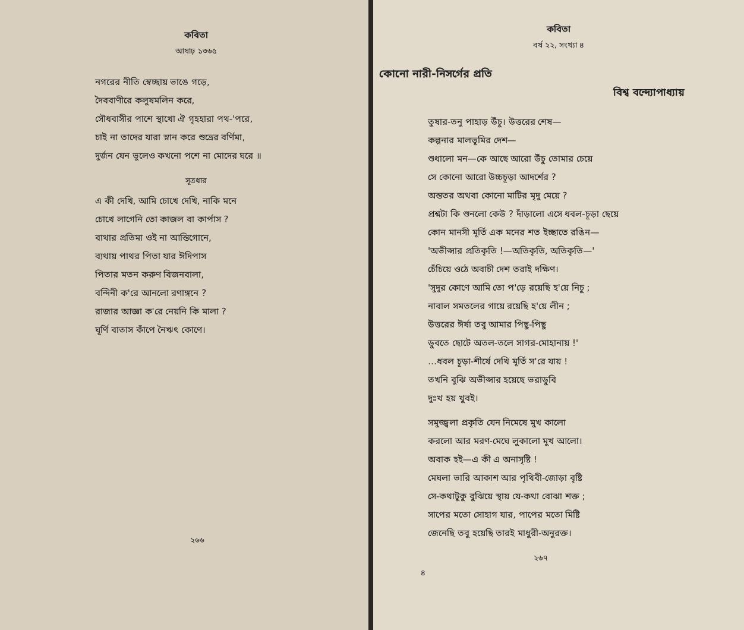কবিতা
আষাঢ় ১৩৬৫
নগরের নীতি স্বেচ্ছায় ভাঙে গড়ে,
দৈববাণীরে কলুষমলিন করে,
সৌধবাসীর পাশে স্থাখো ঐ গৃহহারা পথ-'পরে,
চাই না তাদের যারা স্নান করে শুভ্রের বর্ণিমা,
দুর্জন যেন ভুলেও কখনো পশে না মোদের ঘরে ॥
সূত্রধার
এ কী দেখি, আমি চোখে দেখি, নাকি মনে
চোখে লাগেনি তো কাজল বা কার্পাস ?
বাথার প্রতিমা ওই না আন্তিগোনে,
ব্যথায় পাথর পিতা যার ঈদিপাস
পিতার মতন করুণ বিজনবালা,
বন্দিনী ক'রে আনলো রণাঙ্গনে ?
রাজার আজ্ঞা ক'রে নেয়নি কি মালা ?
ঘূর্ণি বাতাস কাঁপে নৈঋৎ কোণে।
২৬৬
কবিতা
বর্ষ ২২, সংখ্যা ৪
কোনো নারী-নিসর্গের প্রতি
বিশ্ব বন্দ্যোপাধ্যায়
তুষার-তনু পাহাড় উঁচু। উত্তরের শেষ—
কল্পনার মালভূমির দেশ—
শুধালো মন—কে আছে আরো উঁচু তোমার চেয়ে
সে কোনো আরো উচ্চচূড়া আদর্শের ?
অন্ততর অথবা কোনো মাটির মৃদু মেয়ে ?
প্রশ্নটা কি শুনলো কেউ ? দাঁড়ালো এসে ধবল-চূড়া ছেয়ে
কোন মানসী মূর্তি এক মনের শত ইচ্ছাতে রঙিন—
'অভীপ্সার প্রতিকৃতি !—অতিকৃতি, অতিকৃতি—'
চেঁচিয়ে ওঠে অবাচী দেশ তরাই দক্ষিণ।
'সুদূর কোণে আমি তো প'ড়ে রয়েছি হ'য়ে নিচু ;
নাবাল সমতলের গায়ে রয়েছি হ'য়ে লীন ;
উত্তরের ঈর্ষা তবু আমার পিছু-পিছু
ডুবতে ছোটে অতল-তলে সাগর-মোহানায় !'
…ধবল চূড়া-শীর্ষে দেখি মূর্তি স'রে যায় !
তখনি বুঝি অভীপ্সার হয়েছে ভরাডুবি
দুঃখ হয় খুবই।
সমুজ্জ্বলা প্রকৃতি যেন নিমেষে মুখ কালো
করলো আর মরণ-মেঘে লুকালো মুখ আলো।
অবাক হই—এ কী এ অনাসৃষ্টি !
মেঘলা ভারি আকাশ আর পৃথিবী-জোড়া বৃষ্টি
সে-কথাটুকু বুঝিয়ে স্থায় যে-কথা বোঝা শক্ত ;
সাপের মতো সোহাগ যার, পাপের মতো মিষ্টি
জেনেছি তবু হয়েছি তারই মাধুরী-অনুরক্ত।
২৬৭
৪